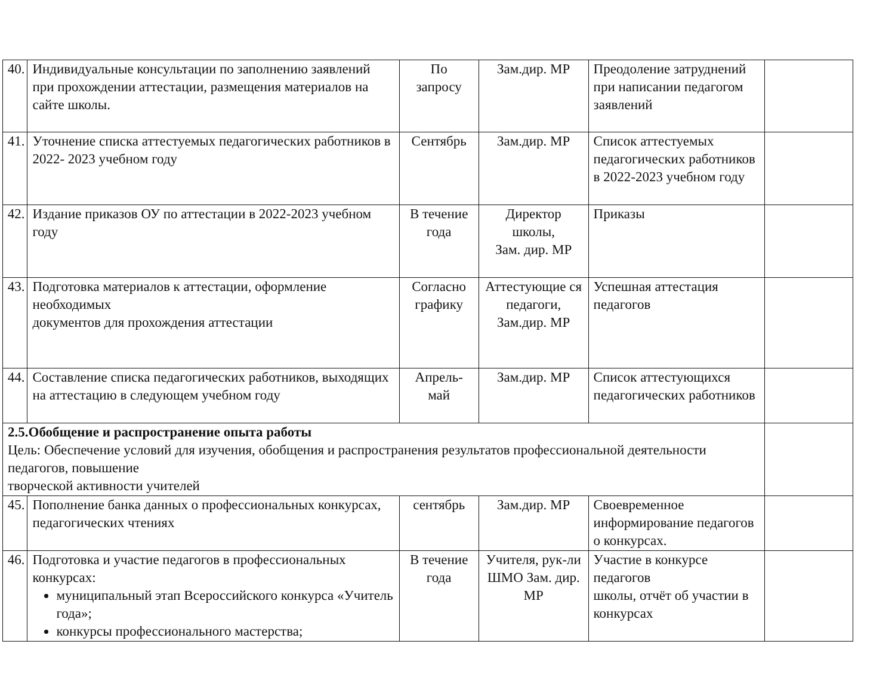| 40. | Индивидуальные консультации по заполнению заявлений при прохождении аттестации, размещения материалов на сайте школы. | По запросу | Зам.дир. МР | Преодоление затруднений при написании педагогом заявлений | |
| 41. | Уточнение списка аттестуемых педагогических работников в 2022- 2023 учебном году | Сентябрь | Зам.дир. МР | Список аттестуемых педагогических работников в 2022-2023 учебном году | |
| 42. | Издание приказов ОУ по аттестации в 2022-2023 учебном году | В течение года | Директор школы, Зам. дир. МР | Приказы | |
| 43. | Подготовка материалов к аттестации, оформление необходимых документов для прохождения аттестации | Согласно графику | Аттестующие ся педагоги, Зам.дир. МР | Успешная аттестация педагогов | |
| 44. | Составление списка педагогических работников, выходящих на аттестацию в следующем учебном году | Апрель- май | Зам.дир. МР | Список аттестующихся педагогических работников | |
| 2.5.Обобщение и распространение опыта работы Цель: Обеспечение условий для изучения, обобщения и распространения результатов профессиональной деятельности педагогов, повышение творческой активности учителей | | | | | |
| 45. | Пополнение банка данных о профессиональных конкурсах, педагогических чтениях | сентябрь | Зам.дир. МР | Своевременное информирование педагогов о конкурсах. | |
| 46. | Подготовка и участие педагогов в профессиональных конкурсах: муниципальный этап Всероссийского конкурса «Учитель года»; конкурсы профессионального мастерства; | В течение года | Учителя, рук-ли ШМО Зам. дир. МР | Участие в конкурсе педагогов школы, отчёт об участии в конкурсах | |